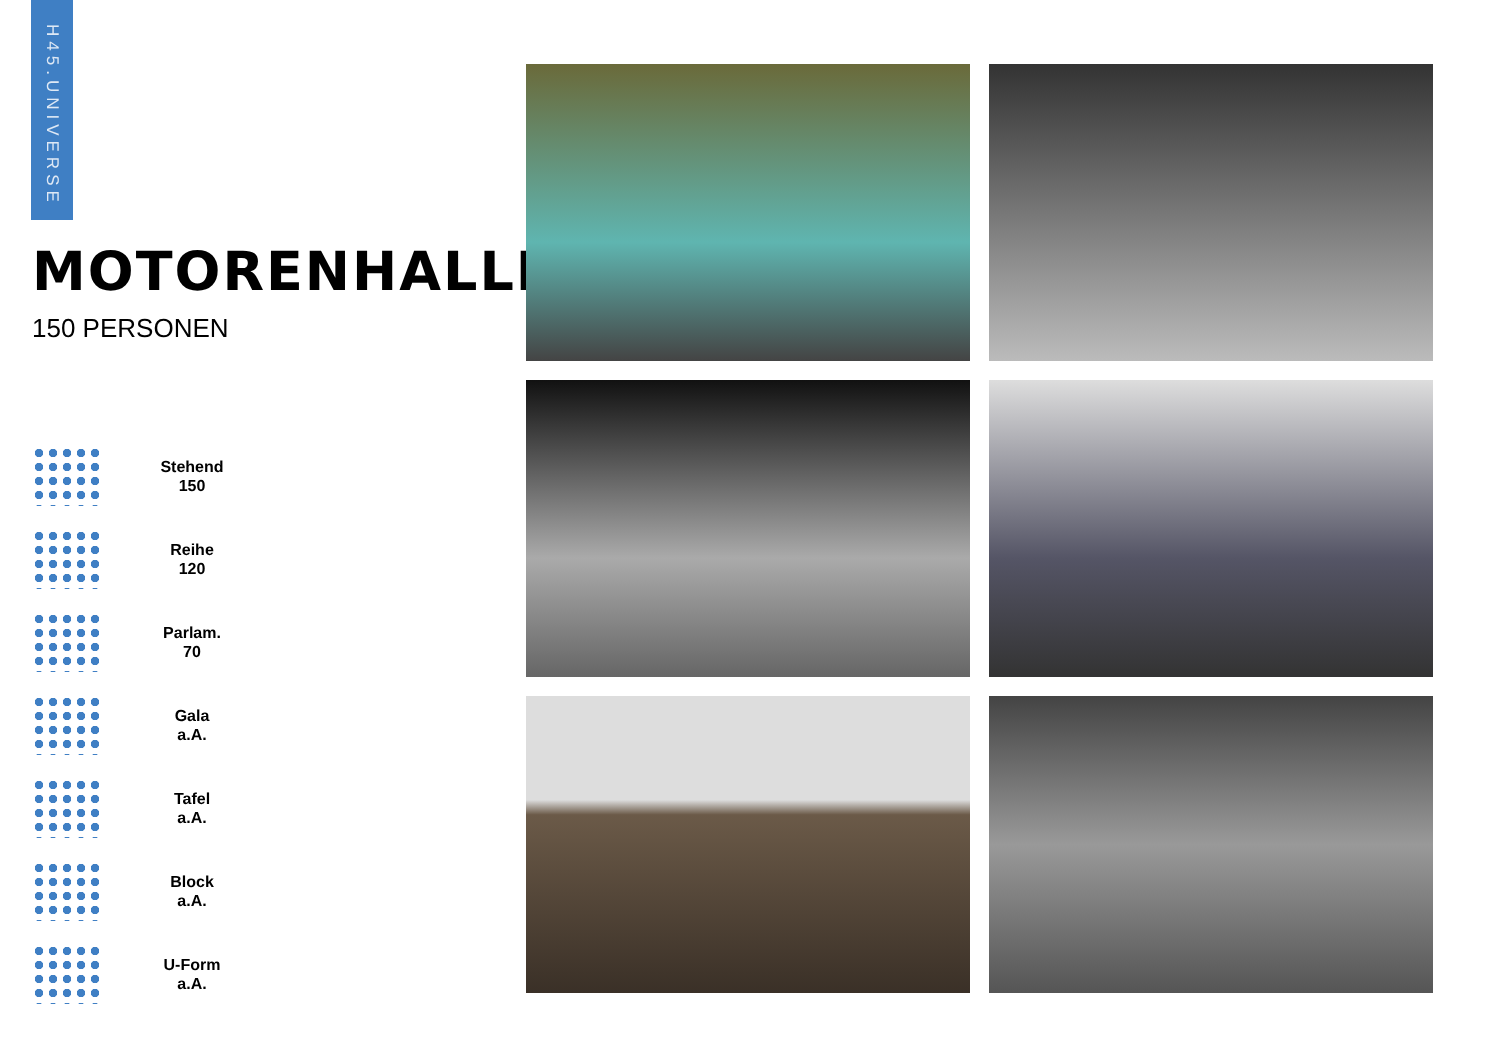H45.UNIVERSE
MOTORENHALLE
150 PERSONEN
Stehend
150
Reihe
120
Parlam.
70
Gala
a.A.
Tafel
a.A.
Block
a.A.
U-Form
a.A.